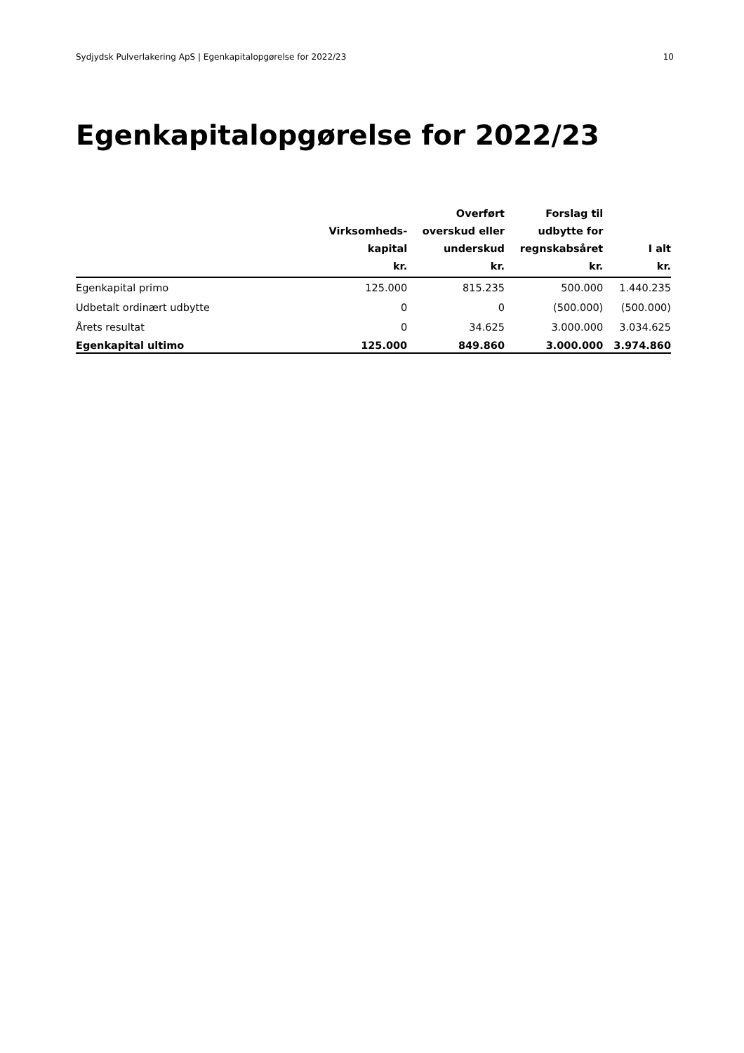Sydjydsk Pulverlakering ApS | Egenkapitalopgørelse for 2022/23 10
Egenkapitalopgørelse for 2022/23
| | Virksomheds- kapital kr. | Overført overskud eller underskud kr. | Forslag til udbytte for regnskabsåret kr. | I alt kr. |
| --- | --- | --- | --- | --- |
| Egenkapital primo | 125.000 | 815.235 | 500.000 | 1.440.235 |
| Udbetalt ordinært udbytte | 0 | 0 | (500.000) | (500.000) |
| Årets resultat | 0 | 34.625 | 3.000.000 | 3.034.625 |
| Egenkapital ultimo | 125.000 | 849.860 | 3.000.000 | 3.974.860 |